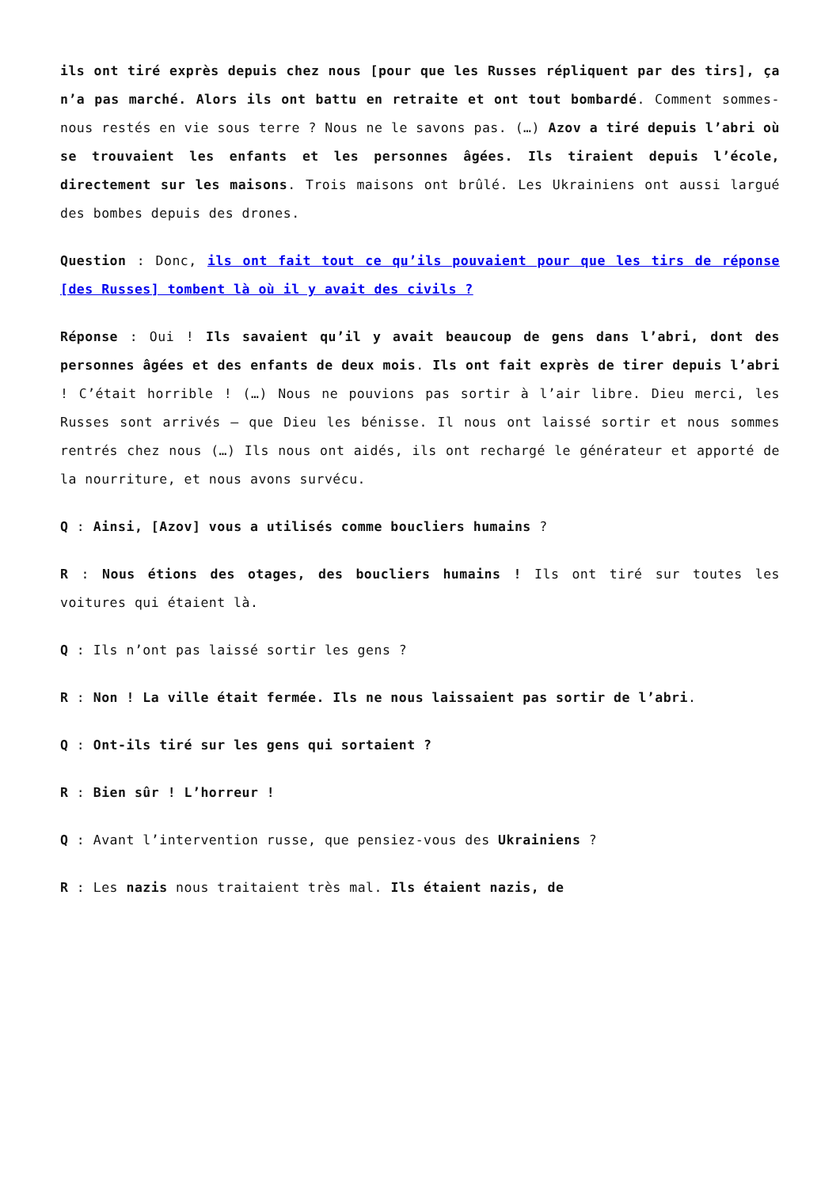ils ont tiré exprès depuis chez nous [pour que les Russes répliquent par des tirs], ça n’a pas marché. Alors ils ont battu en retraite et ont tout bombardé. Comment sommes-nous restés en vie sous terre ? Nous ne le savons pas. (…) Azov a tiré depuis l’abri où se trouvaient les enfants et les personnes âgées. Ils tiraient depuis l’école, directement sur les maisons. Trois maisons ont brûlé. Les Ukrainiens ont aussi largué des bombes depuis des drones.
Question : Donc, ils ont fait tout ce qu’ils pouvaient pour que les tirs de réponse [des Russes] tombent là où il y avait des civils ?
Réponse : Oui ! Ils savaient qu’il y avait beaucoup de gens dans l’abri, dont des personnes âgées et des enfants de deux mois. Ils ont fait exprès de tirer depuis l’abri ! C’était horrible ! (…) Nous ne pouvions pas sortir à l’air libre. Dieu merci, les Russes sont arrivés – que Dieu les bénisse. Il nous ont laissé sortir et nous sommes rentrés chez nous (…) Ils nous ont aidés, ils ont rechargé le générateur et apporté de la nourriture, et nous avons survécu.
Q : Ainsi, [Azov] vous a utilisés comme boucliers humains ?
R : Nous étions des otages, des boucliers humains ! Ils ont tiré sur toutes les voitures qui étaient là.
Q : Ils n’ont pas laissé sortir les gens ?
R : Non ! La ville était fermée. Ils ne nous laissaient pas sortir de l’abri.
Q : Ont-ils tiré sur les gens qui sortaient ?
R : Bien sûr ! L’horreur !
Q : Avant l’intervention russe, que pensiez-vous des Ukrainiens ?
R : Les nazis nous traitaient très mal. Ils étaient nazis, de